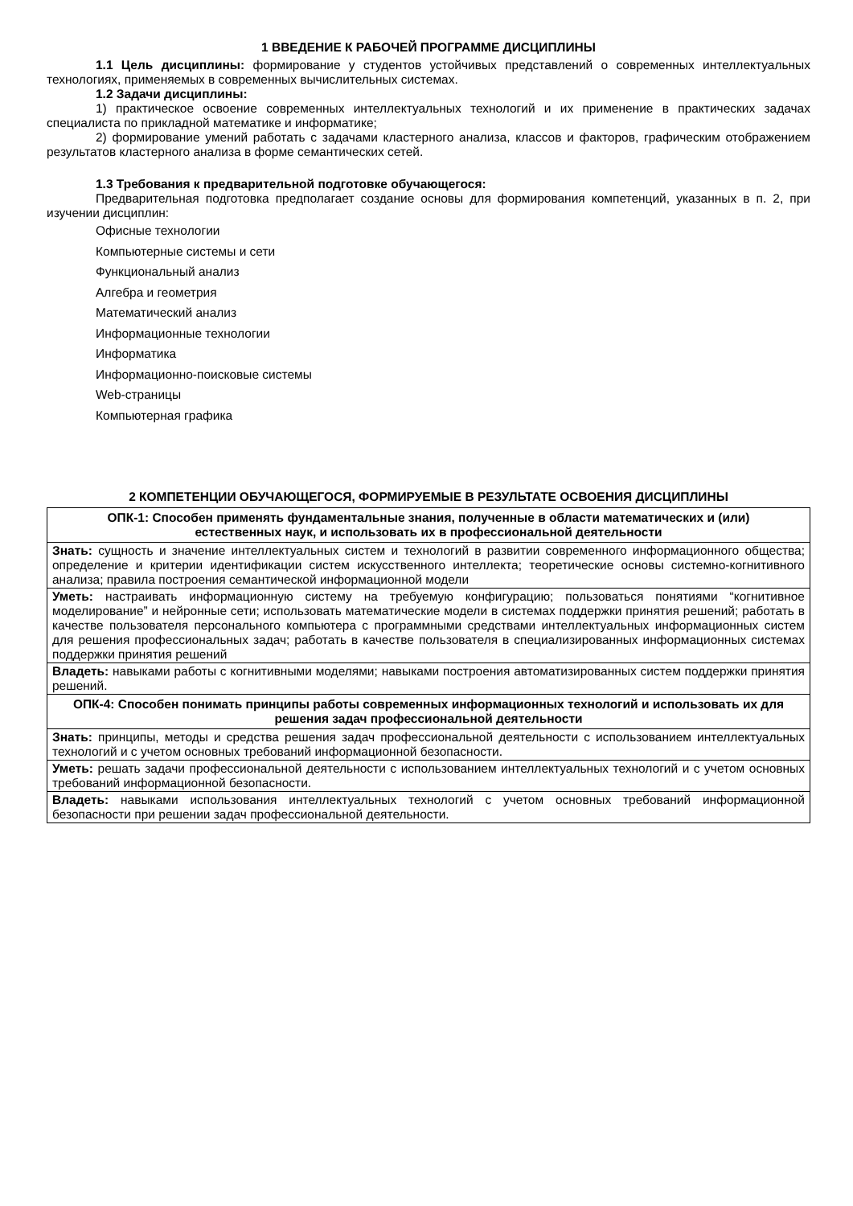1 ВВЕДЕНИЕ К РАБОЧЕЙ ПРОГРАММЕ ДИСЦИПЛИНЫ
1.1 Цель дисциплины: формирование у студентов устойчивых представлений о современных интеллектуальных технологиях, применяемых в современных вычислительных системах.
1.2 Задачи дисциплины:
1) практическое освоение современных интеллектуальных технологий и их применение в практических задачах специалиста по прикладной математике и информатике;
2) формирование умений работать с задачами кластерного анализа, классов и факторов, графическим отображением результатов кластерного анализа в форме семантических сетей.
1.3 Требования к предварительной подготовке обучающегося:
Предварительная подготовка предполагает создание основы для формирования компетенций, указанных в п. 2, при изучении дисциплин:
Офисные технологии
Компьютерные системы и сети
Функциональный анализ
Алгебра и геометрия
Математический анализ
Информационные технологии
Информатика
Информационно-поисковые системы
Web-страницы
Компьютерная графика
2 КОМПЕТЕНЦИИ ОБУЧАЮЩЕГОСЯ, ФОРМИРУЕМЫЕ В РЕЗУЛЬТАТЕ ОСВОЕНИЯ ДИСЦИПЛИНЫ
| ОПК-1: Способен применять фундаментальные знания, полученные в области математических и (или) естественных наук, и использовать их в профессиональной деятельности |
| Знать: сущность и значение интеллектуальных систем и технологий в развитии современного информационного общества; определение и критерии идентификации систем искусственного интеллекта; теоретические основы системно-когнитивного анализа; правила построения семантической информационной модели |
| Уметь: настраивать информационную систему на требуемую конфигурацию; пользоваться понятиями “когнитивное моделирование” и нейронные сети; использовать математические модели в системах поддержки принятия решений; работать в качестве пользователя персонального компьютера с программными средствами интеллектуальных информационных систем для решения профессиональных задач; работать в качестве пользователя в специализированных информационных системах поддержки принятия решений |
| Владеть: навыками работы с когнитивными моделями; навыками построения автоматизированных систем поддержки принятия решений. |
| ОПК-4: Способен понимать принципы работы современных информационных технологий и использовать их для решения задач профессиональной деятельности |
| Знать: принципы, методы и средства решения задач профессиональной деятельности с использованием интеллектуальных технологий и с учетом основных требований информационной безопасности. |
| Уметь: решать задачи профессиональной деятельности с использованием интеллектуальных технологий и с учетом основных требований информационной безопасности. |
| Владеть: навыками использования интеллектуальных технологий с учетом основных требований информационной безопасности при решении задач профессиональной деятельности. |